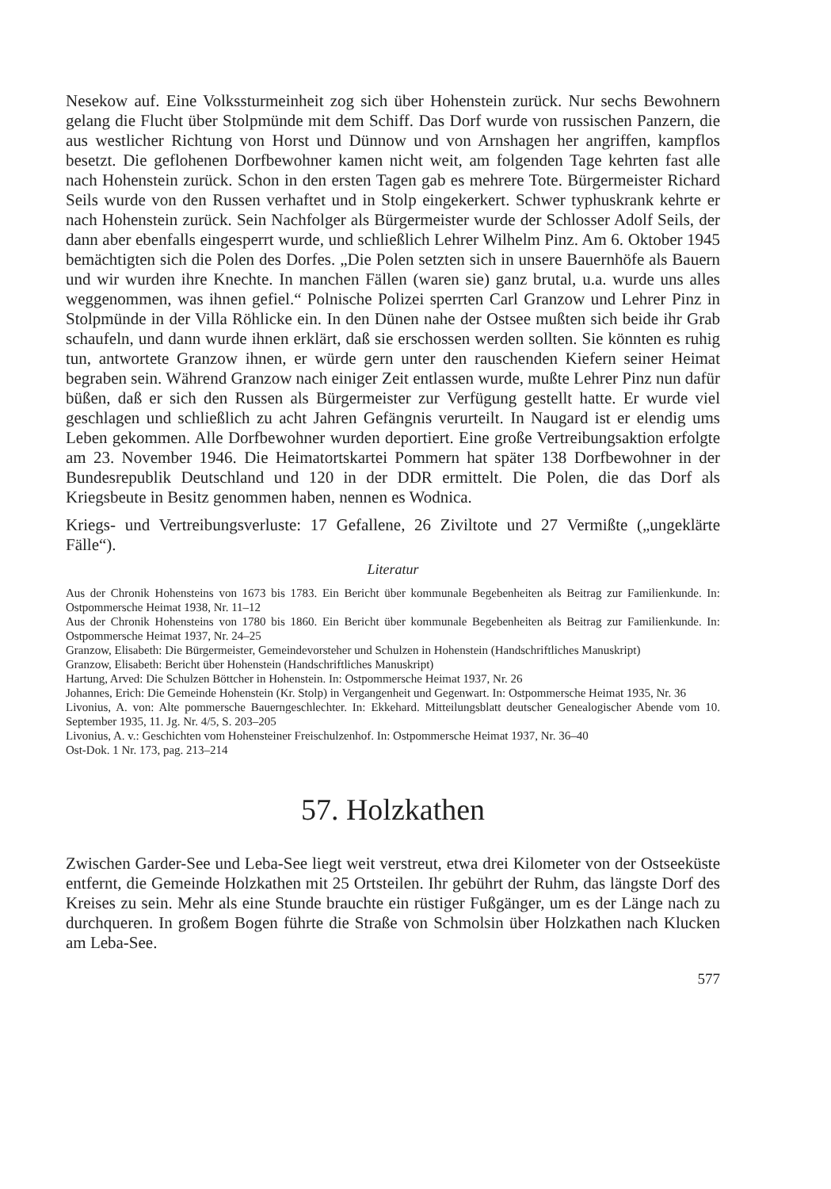Nesekow auf. Eine Volkssturmeinheit zog sich über Hohenstein zurück. Nur sechs Bewohnern gelang die Flucht über Stolpmünde mit dem Schiff. Das Dorf wurde von russischen Panzern, die aus westlicher Richtung von Horst und Dünnow und von Arnshagen her angriffen, kampflos besetzt. Die geflohenen Dorfbewohner kamen nicht weit, am folgenden Tage kehrten fast alle nach Hohenstein zurück. Schon in den ersten Tagen gab es mehrere Tote. Bürgermeister Richard Seils wurde von den Russen verhaftet und in Stolp eingekerkert. Schwer typhuskrank kehrte er nach Hohenstein zurück. Sein Nachfolger als Bürgermeister wurde der Schlosser Adolf Seils, der dann aber ebenfalls eingesperrt wurde, und schließlich Lehrer Wilhelm Pinz. Am 6. Oktober 1945 bemächtigten sich die Polen des Dorfes. „Die Polen setzten sich in unsere Bauernhöfe als Bauern und wir wurden ihre Knechte. In manchen Fällen (waren sie) ganz brutal, u.a. wurde uns alles weggenommen, was ihnen gefiel.“ Polnische Polizei sperrten Carl Granzow und Lehrer Pinz in Stolpmünde in der Villa Röhlicke ein. In den Dünen nahe der Ostsee mußten sich beide ihr Grab schaufeln, und dann wurde ihnen erklärt, daß sie erschossen werden sollten. Sie könnten es ruhig tun, antwortete Granzow ihnen, er würde gern unter den rauschenden Kiefern seiner Heimat begraben sein. Während Granzow nach einiger Zeit entlassen wurde, mußte Lehrer Pinz nun dafür büßen, daß er sich den Russen als Bürgermeister zur Verfügung gestellt hatte. Er wurde viel geschlagen und schließlich zu acht Jahren Gefängnis verurteilt. In Naugard ist er elendig ums Leben gekommen. Alle Dorfbewohner wurden deportiert. Eine große Vertreibungsaktion erfolgte am 23. November 1946. Die Heimatortskartei Pommern hat später 138 Dorfbewohner in der Bundesrepublik Deutschland und 120 in der DDR ermittelt. Die Polen, die das Dorf als Kriegsbeute in Besitz genommen haben, nennen es Wodnica.
Kriegs- und Vertreibungsverluste: 17 Gefallene, 26 Ziviltote und 27 Vermißte („ungeklärte Fälle“).
Literatur
Aus der Chronik Hohensteins von 1673 bis 1783. Ein Bericht über kommunale Begebenheiten als Beitrag zur Familienkunde. In: Ostpommersche Heimat 1938, Nr. 11–12
Aus der Chronik Hohensteins von 1780 bis 1860. Ein Bericht über kommunale Begebenheiten als Beitrag zur Familienkunde. In: Ostpommersche Heimat 1937, Nr. 24–25
Granzow, Elisabeth: Die Bürgermeister, Gemeindevorsteher und Schulzen in Hohenstein (Handschriftliches Manuskript)
Granzow, Elisabeth: Bericht über Hohenstein (Handschriftliches Manuskript)
Hartung, Arved: Die Schulzen Böttcher in Hohenstein. In: Ostpommersche Heimat 1937, Nr. 26
Johannes, Erich: Die Gemeinde Hohenstein (Kr. Stolp) in Vergangenheit und Gegenwart. In: Ostpommersche Heimat 1935, Nr. 36
Livonius, A. von: Alte pommersche Bauerngeschlechter. In: Ekkehard. Mitteilungsblatt deutscher Genealogischer Abende vom 10. September 1935, 11. Jg. Nr. 4/5, S. 203–205
Livonius, A. v.: Geschichten vom Hohensteiner Freischulzenhof. In: Ostpommersche Heimat 1937, Nr. 36–40
Ost-Dok. 1 Nr. 173, pag. 213–214
57. Holzkathen
Zwischen Garder-See und Leba-See liegt weit verstreut, etwa drei Kilometer von der Ostseeküste entfernt, die Gemeinde Holzkathen mit 25 Ortsteilen. Ihr gebührt der Ruhm, das längste Dorf des Kreises zu sein. Mehr als eine Stunde brauchte ein rüstiger Fußgänger, um es der Länge nach zu durchqueren. In großem Bogen führte die Straße von Schmolsin über Holzkathen nach Klucken am Leba-See.
577